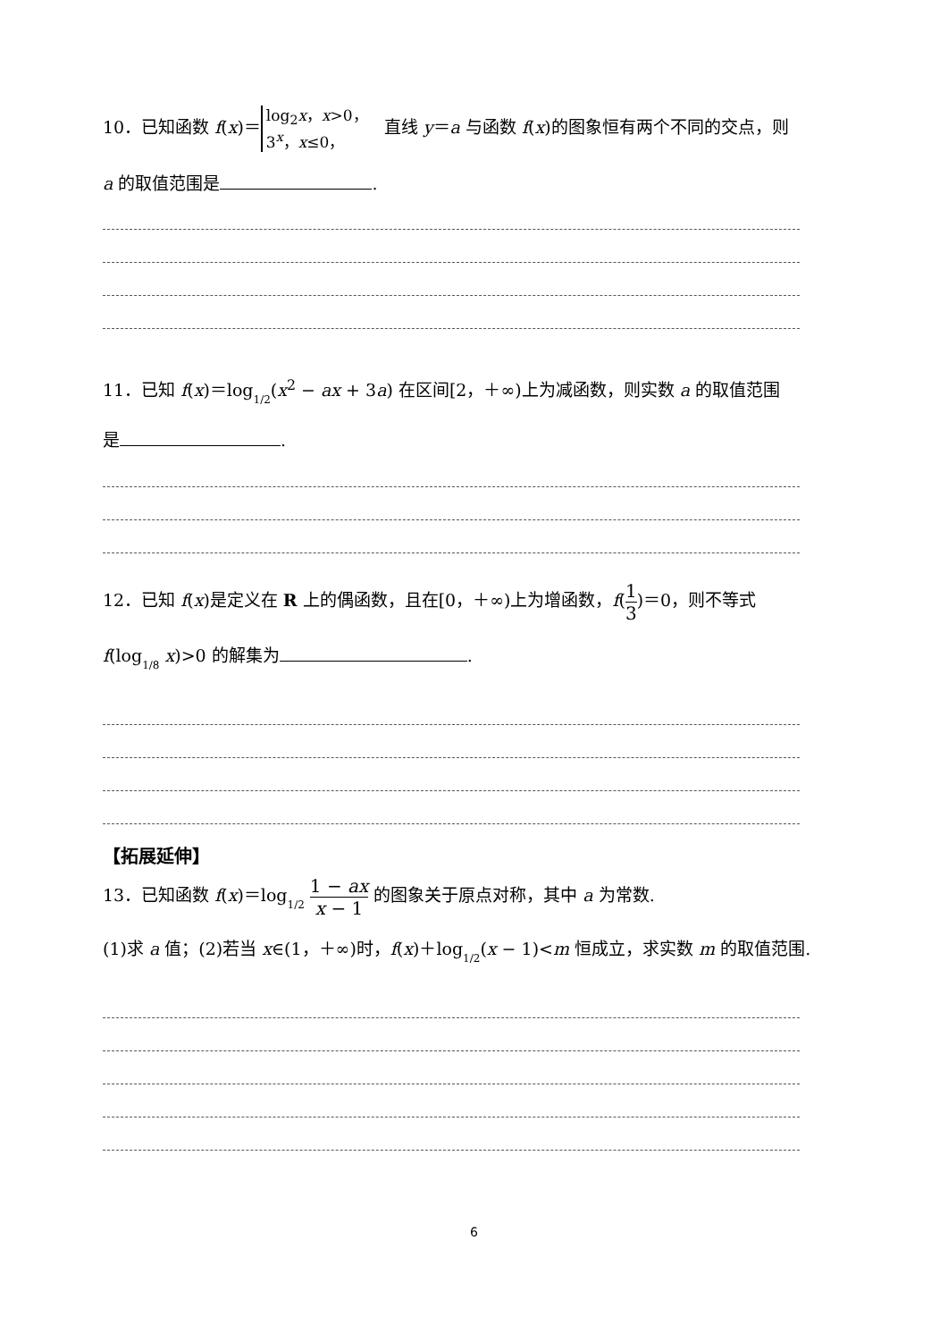10．已知函数 f(x)＝ log<sub>2</sub>x，x>0，
3<sup>x</sup>，x≤0， 直线 y＝a 与函数 f(x)的图象恒有两个不同的交点，则
a 的取值范围是 .
11．已知 f(x)＝log1/2(x<sup>2</sup> − ax + 3a) 在区间[2，＋∞)上为减函数，则实数 a 的取值范围
是 .
12．已知 f(x)是定义在 R 上的偶函数，且在[0，＋∞)上为增函数，f(1 3)＝0，则不等式
f(log1/8 x)>0 的解集为 .
【拓展延伸】
13．已知函数 f(x)＝log1/2 1 − ax x − 1 的图象关于原点对称，其中 a 为常数.
(1)求 a 值；(2)若当 x∈(1，＋∞)时，f(x)＋log1/2(x − 1)<m 恒成立，求实数 m 的取值范围.
6